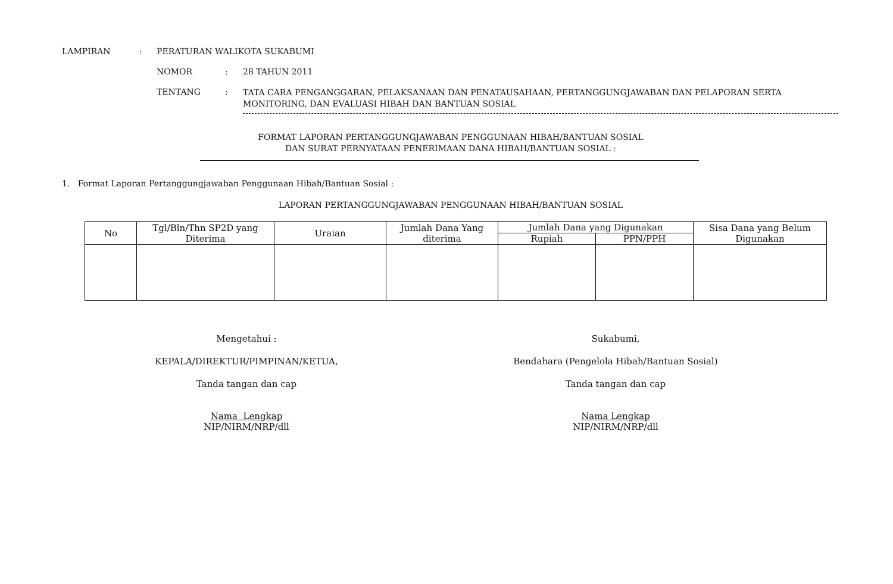LAMPIRAN : PERATURAN WALIKOTA SUKABUMI
NOMOR : 28 TAHUN 2011
TENTANG :
TATA CARA PENGANGGARAN, PELAKSANAAN DAN PENATAUSAHAAN, PERTANGGUNGJAWABAN DAN PELAPORAN SERTA MONITORING, DAN EVALUASI HIBAH DAN BANTUAN SOSIAL
FORMAT LAPORAN PERTANGGUNGJAWABAN PENGGUNAAN HIBAH/BANTUAN SOSIAL
DAN SURAT PERNYATAAN PENERIMAAN DANA HIBAH/BANTUAN SOSIAL :
1. Format Laporan Pertanggungjawaban Penggunaan Hibah/Bantuan Sosial :
LAPORAN PERTANGGUNGJAWABAN PENGGUNAAN HIBAH/BANTUAN SOSIAL
| No | Tgl/Bln/Thn SP2D yang Diterima | Uraian | Jumlah Dana Yang diterima | Jumlah Dana yang Digunakan | | Sisa Dana yang Belum Digunakan |
| --- | --- | --- | --- | --- | --- | --- |
| | | | | Rupiah | PPN/PPH | |
Mengetahui :
KEPALA/DIREKTUR/PIMPINAN/KETUA,
Tanda tangan dan cap
Nama Lengkap
NIP/NIRM/NRP/dll
Sukabumi,
Bendahara (Pengelola Hibah/Bantuan Sosial)
Tanda tangan dan cap
Nama Lengkap
NIP/NIRM/NRP/dll